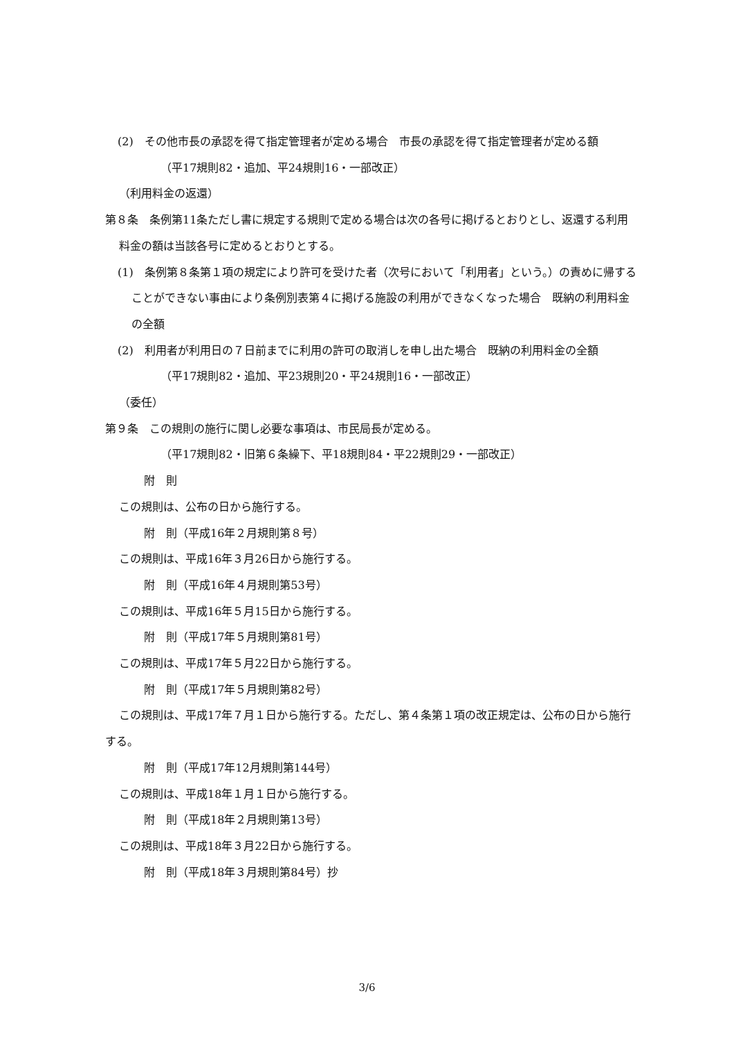(2)　その他市長の承認を得て指定管理者が定める場合　市長の承認を得て指定管理者が定める額
（平17規則82・追加、平24規則16・一部改正）
（利用料金の返還）
第８条　条例第11条ただし書に規定する規則で定める場合は次の各号に掲げるとおりとし、返還する利用料金の額は当該各号に定めるとおりとする。
(1)　条例第８条第１項の規定により許可を受けた者（次号において「利用者」という。）の責めに帰することができない事由により条例別表第４に掲げる施設の利用ができなくなった場合　既納の利用料金の全額
(2)　利用者が利用日の７日前までに利用の許可の取消しを申し出た場合　既納の利用料金の全額
（平17規則82・追加、平23規則20・平24規則16・一部改正）
（委任）
第９条　この規則の施行に関し必要な事項は、市民局長が定める。
（平17規則82・旧第６条繰下、平18規則84・平22規則29・一部改正）
附　則
この規則は、公布の日から施行する。
附　則（平成16年２月規則第８号）
この規則は、平成16年３月26日から施行する。
附　則（平成16年４月規則第53号）
この規則は、平成16年５月15日から施行する。
附　則（平成17年５月規則第81号）
この規則は、平成17年５月22日から施行する。
附　則（平成17年５月規則第82号）
この規則は、平成17年７月１日から施行する。ただし、第４条第１項の改正規定は、公布の日から施行する。
附　則（平成17年12月規則第144号）
この規則は、平成18年１月１日から施行する。
附　則（平成18年２月規則第13号）
この規則は、平成18年３月22日から施行する。
附　則（平成18年３月規則第84号）抄
3/6